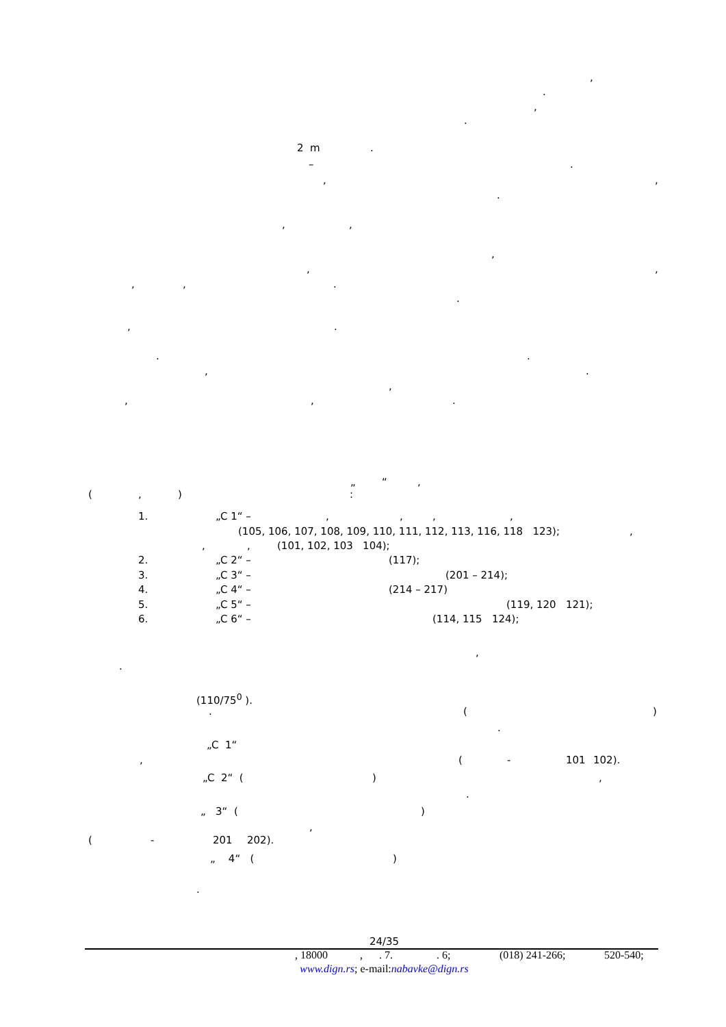,
.
,
.
2 m.
–.
,,
.
,,
,
,,
,,.
.
,.
..
,.
,
,,.
„ “,
(,):
1. „C 1“ –,,,,
(105, 106, 107, 108, 109, 110, 111, 112, 113, 116, 118 123);,
,, (101, 102, 103 104);
2. „C 2“ – (117);
3. „C 3“ – (201 – 214);
4. „C 4“ – (214 – 217)
5. „C 5“ – (119, 120 121);
6. „C 6“ – (114, 115 124);
,
.
(110/75<sup>0</sup> ).
. ()
.
„C 1“
, (- 101 102).
„C 2“ (),
.
„ 3“ ()
,
(- 201 202).
„ 4“ ()
.
24/35
, 18000,. 7.. 6; (018) 241-266; 520-540;
www.dign.rs; e-mail:nabavke@dign.rs